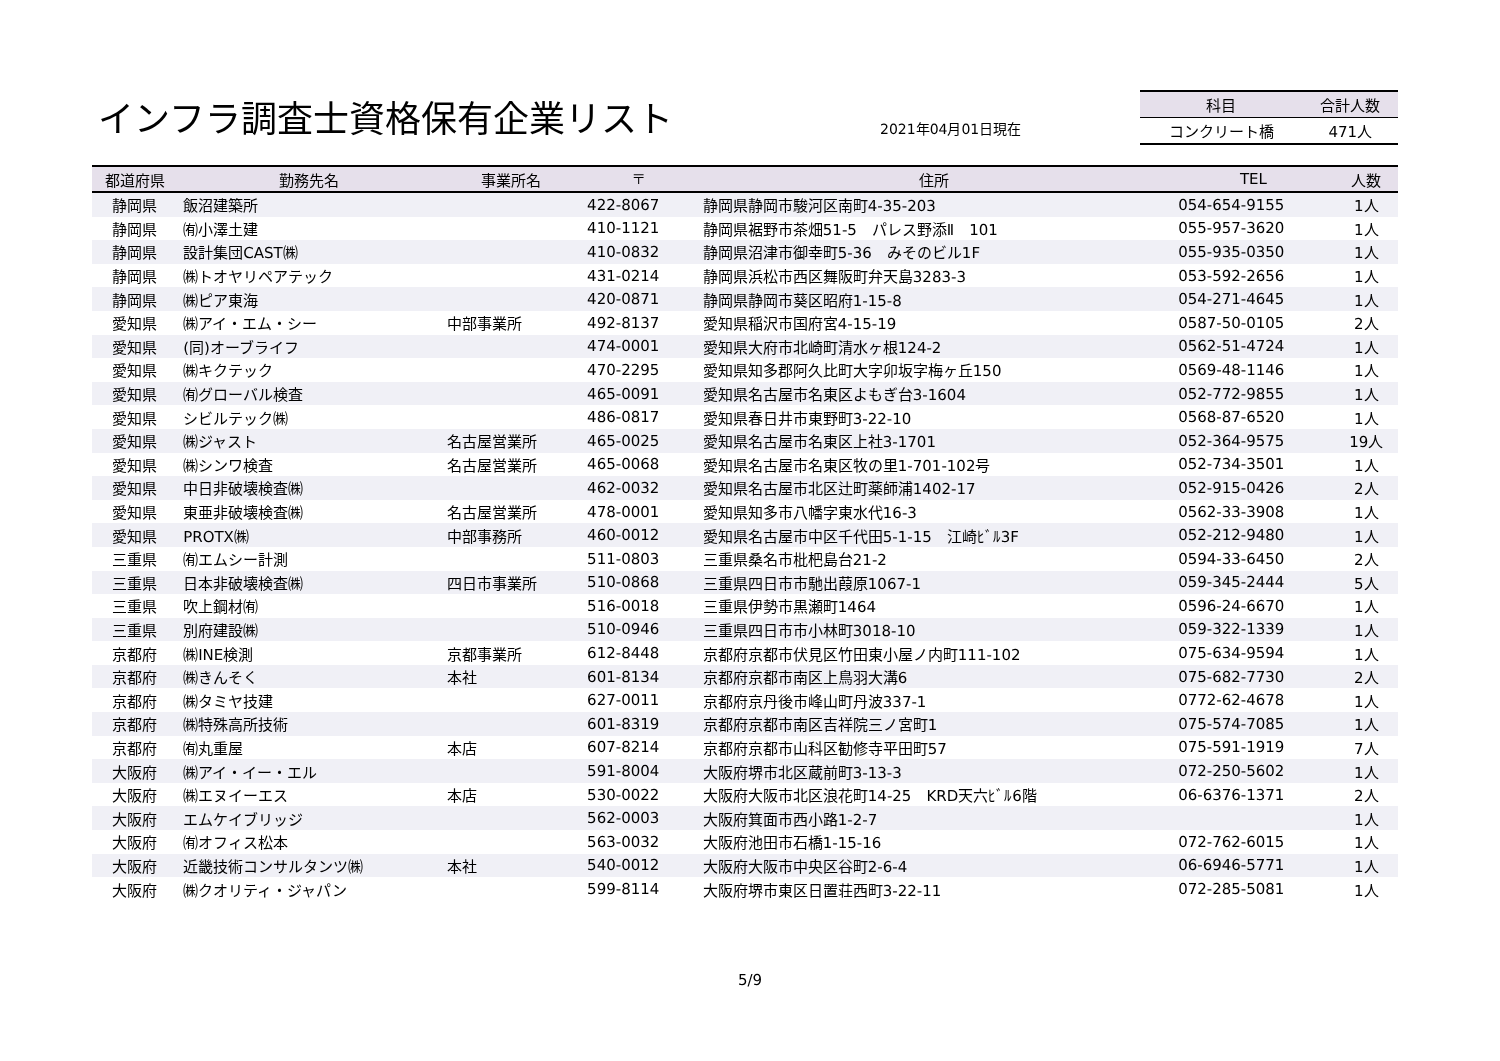インフラ調査士資格保有企業リスト 2021年04月01日現在
| 科目 | 合計人数 |
| --- | --- |
| コンクリート橋 | 471人 |
| 都道府県 | 勤務先名 | 事業所名 | 〒 | 住所 | TEL | 人数 |
| --- | --- | --- | --- | --- | --- | --- |
| 静岡県 | 飯沼建築所 | | 422-8067 | 静岡県静岡市駿河区南町4-35-203 | 054-654-9155 | 1人 |
| 静岡県 | ㈲小澤土建 | | 410-1121 | 静岡県裾野市茶畑51-5 パレス野添Ⅱ 101 | 055-957-3620 | 1人 |
| 静岡県 | 設計集団CAST㈱ | | 410-0832 | 静岡県沼津市御幸町5-36 みそのビル1F | 055-935-0350 | 1人 |
| 静岡県 | ㈱トオヤリペアテック | | 431-0214 | 静岡県浜松市西区舞阪町弁天島3283-3 | 053-592-2656 | 1人 |
| 静岡県 | ㈱ピア東海 | | 420-0871 | 静岡県静岡市葵区昭府1-15-8 | 054-271-4645 | 1人 |
| 愛知県 | ㈱アイ・エム・シー | 中部事業所 | 492-8137 | 愛知県稲沢市国府宮4-15-19 | 0587-50-0105 | 2人 |
| 愛知県 | (同)オーブライフ | | 474-0001 | 愛知県大府市北崎町清水ヶ根124-2 | 0562-51-4724 | 1人 |
| 愛知県 | ㈱キクテック | | 470-2295 | 愛知県知多郡阿久比町大字卯坂字梅ヶ丘150 | 0569-48-1146 | 1人 |
| 愛知県 | ㈲グローバル検査 | | 465-0091 | 愛知県名古屋市名東区よもぎ台3-1604 | 052-772-9855 | 1人 |
| 愛知県 | シビルテック㈱ | | 486-0817 | 愛知県春日井市東野町3-22-10 | 0568-87-6520 | 1人 |
| 愛知県 | ㈱ジャスト | 名古屋営業所 | 465-0025 | 愛知県名古屋市名東区上社3-1701 | 052-364-9575 | 19人 |
| 愛知県 | ㈱シンワ検査 | 名古屋営業所 | 465-0068 | 愛知県名古屋市名東区牧の里1-701-102号 | 052-734-3501 | 1人 |
| 愛知県 | 中日非破壊検査㈱ | | 462-0032 | 愛知県名古屋市北区辻町薬師浦1402-17 | 052-915-0426 | 2人 |
| 愛知県 | 東亜非破壊検査㈱ | 名古屋営業所 | 478-0001 | 愛知県知多市八幡字東水代16-3 | 0562-33-3908 | 1人 |
| 愛知県 | PROTX㈱ | 中部事務所 | 460-0012 | 愛知県名古屋市中区千代田5-1-15 江崎ﾋﾞﾙ3F | 052-212-9480 | 1人 |
| 三重県 | ㈲エムシー計測 | | 511-0803 | 三重県桑名市枇杷島台21-2 | 0594-33-6450 | 2人 |
| 三重県 | 日本非破壊検査㈱ | 四日市事業所 | 510-0868 | 三重県四日市市馳出葭原1067-1 | 059-345-2444 | 5人 |
| 三重県 | 吹上鋼材㈲ | | 516-0018 | 三重県伊勢市黒瀬町1464 | 0596-24-6670 | 1人 |
| 三重県 | 別府建設㈱ | | 510-0946 | 三重県四日市市小林町3018-10 | 059-322-1339 | 1人 |
| 京都府 | ㈱INE検測 | 京都事業所 | 612-8448 | 京都府京都市伏見区竹田東小屋ノ内町111-102 | 075-634-9594 | 1人 |
| 京都府 | ㈱きんそく | 本社 | 601-8134 | 京都府京都市南区上鳥羽大溝6 | 075-682-7730 | 2人 |
| 京都府 | ㈱タミヤ技建 | | 627-0011 | 京都府京丹後市峰山町丹波337-1 | 0772-62-4678 | 1人 |
| 京都府 | ㈱特殊高所技術 | | 601-8319 | 京都府京都市南区吉祥院三ノ宮町1 | 075-574-7085 | 1人 |
| 京都府 | ㈲丸重屋 | 本店 | 607-8214 | 京都府京都市山科区勧修寺平田町57 | 075-591-1919 | 7人 |
| 大阪府 | ㈱アイ・イー・エル | | 591-8004 | 大阪府堺市北区蔵前町3-13-3 | 072-250-5602 | 1人 |
| 大阪府 | ㈱エヌイーエス | 本店 | 530-0022 | 大阪府大阪市北区浪花町14-25 KRD天六ﾋﾞﾙ6階 | 06-6376-1371 | 2人 |
| 大阪府 | エムケイブリッジ | | 562-0003 | 大阪府箕面市西小路1-2-7 | | 1人 |
| 大阪府 | ㈲オフィス松本 | | 563-0032 | 大阪府池田市石橋1-15-16 | 072-762-6015 | 1人 |
| 大阪府 | 近畿技術コンサルタンツ㈱ | 本社 | 540-0012 | 大阪府大阪市中央区谷町2-6-4 | 06-6946-5771 | 1人 |
| 大阪府 | ㈱クオリティ・ジャパン | | 599-8114 | 大阪府堺市東区日置荘西町3-22-11 | 072-285-5081 | 1人 |
5/9